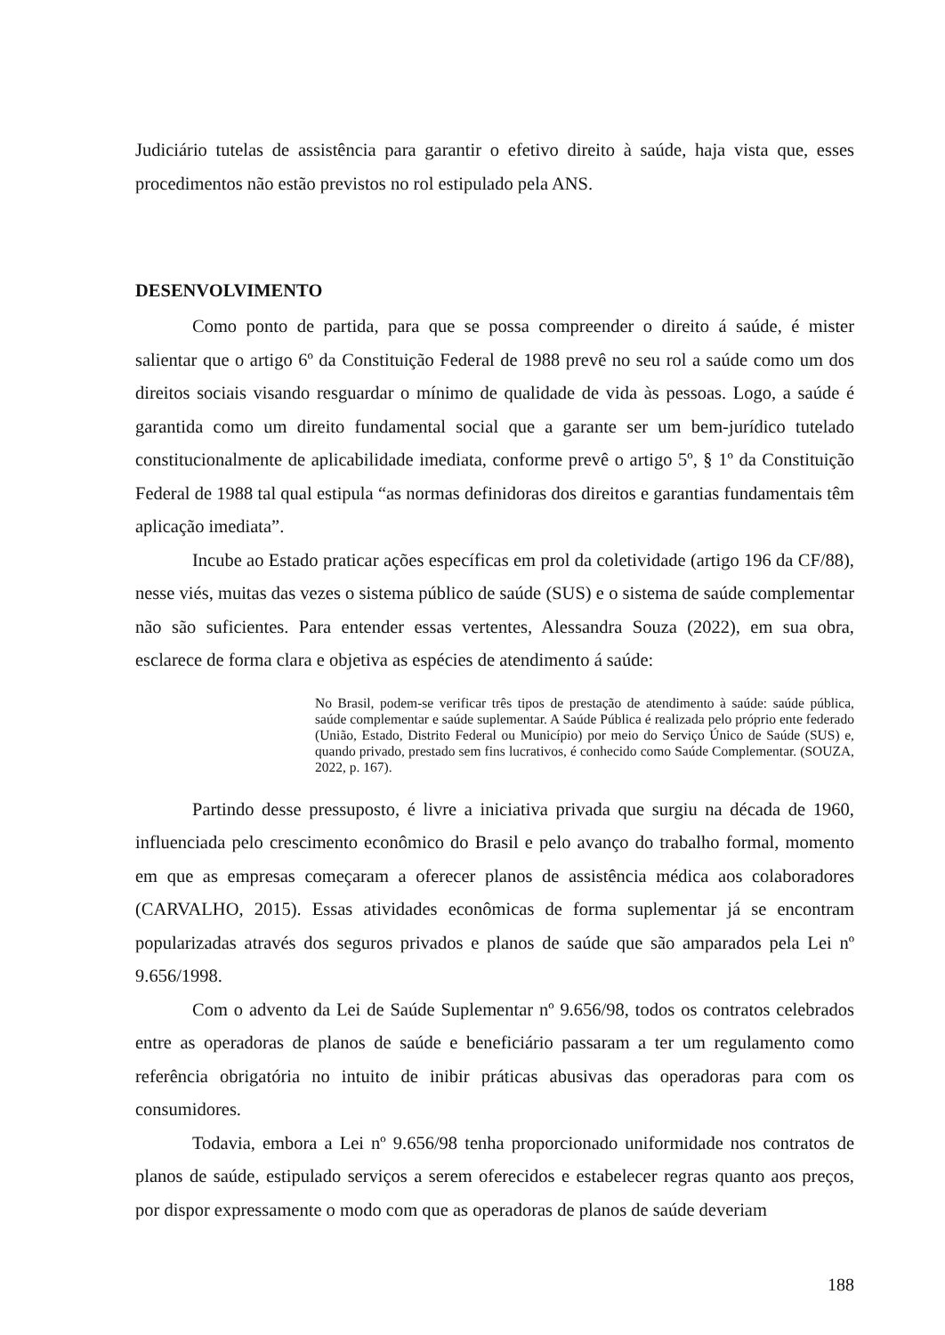Judiciário tutelas de assistência para garantir o efetivo direito à saúde, haja vista que, esses procedimentos não estão previstos no rol estipulado pela ANS.
DESENVOLVIMENTO
Como ponto de partida, para que se possa compreender o direito á saúde, é mister salientar que o artigo 6º da Constituição Federal de 1988 prevê no seu rol a saúde como um dos direitos sociais visando resguardar o mínimo de qualidade de vida às pessoas. Logo, a saúde é garantida como um direito fundamental social que a garante ser um bem-jurídico tutelado constitucionalmente de aplicabilidade imediata, conforme prevê o artigo 5º, § 1º da Constituição Federal de 1988 tal qual estipula “as normas definidoras dos direitos e garantias fundamentais têm aplicação imediata”.
Incube ao Estado praticar ações específicas em prol da coletividade (artigo 196 da CF/88), nesse viés, muitas das vezes o sistema público de saúde (SUS) e o sistema de saúde complementar não são suficientes. Para entender essas vertentes, Alessandra Souza (2022), em sua obra, esclarece de forma clara e objetiva as espécies de atendimento á saúde:
No Brasil, podem-se verificar três tipos de prestação de atendimento à saúde: saúde pública, saúde complementar e saúde suplementar. A Saúde Pública é realizada pelo próprio ente federado (União, Estado, Distrito Federal ou Município) por meio do Serviço Único de Saúde (SUS) e, quando privado, prestado sem fins lucrativos, é conhecido como Saúde Complementar. (SOUZA, 2022, p. 167).
Partindo desse pressuposto, é livre a iniciativa privada que surgiu na década de 1960, influenciada pelo crescimento econômico do Brasil e pelo avanço do trabalho formal, momento em que as empresas começaram a oferecer planos de assistência médica aos colaboradores (CARVALHO, 2015). Essas atividades econômicas de forma suplementar já se encontram popularizadas através dos seguros privados e planos de saúde que são amparados pela Lei nº 9.656/1998.
Com o advento da Lei de Saúde Suplementar nº 9.656/98, todos os contratos celebrados entre as operadoras de planos de saúde e beneficiário passaram a ter um regulamento como referência obrigatória no intuito de inibir práticas abusivas das operadoras para com os consumidores.
Todavia, embora a Lei nº 9.656/98 tenha proporcionado uniformidade nos contratos de planos de saúde, estipulado serviços a serem oferecidos e estabelecer regras quanto aos preços, por dispor expressamente o modo com que as operadoras de planos de saúde deveriam
188